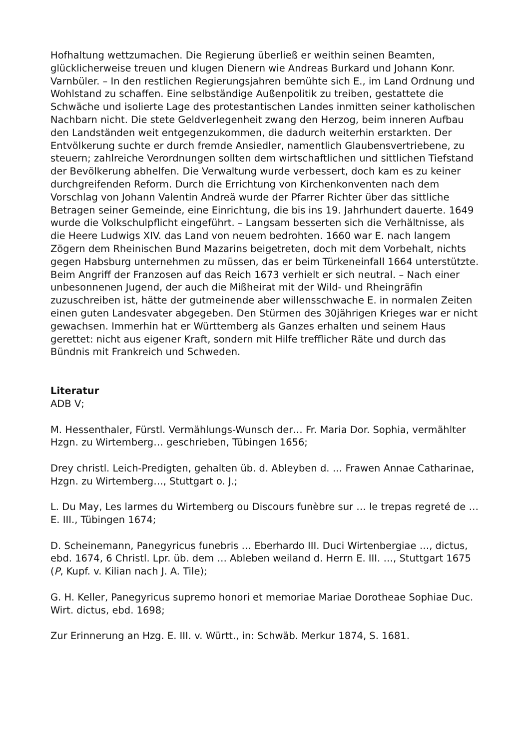Hofhaltung wettzumachen. Die Regierung überließ er weithin seinen Beamten, glücklicherweise treuen und klugen Dienern wie Andreas Burkard und Johann Konr. Varnbüler. – In den restlichen Regierungsjahren bemühte sich E., im Land Ordnung und Wohlstand zu schaffen. Eine selbständige Außenpolitik zu treiben, gestattete die Schwäche und isolierte Lage des protestantischen Landes inmitten seiner katholischen Nachbarn nicht. Die stete Geldverlegenheit zwang den Herzog, beim inneren Aufbau den Landständen weit entgegenzukommen, die dadurch weiterhin erstarkten. Der Entvölkerung suchte er durch fremde Ansiedler, namentlich Glaubensvertriebene, zu steuern; zahlreiche Verordnungen sollten dem wirtschaftlichen und sittlichen Tiefstand der Bevölkerung abhelfen. Die Verwaltung wurde verbessert, doch kam es zu keiner durchgreifenden Reform. Durch die Errichtung von Kirchenkonventen nach dem Vorschlag von Johann Valentin Andreä wurde der Pfarrer Richter über das sittliche Betragen seiner Gemeinde, eine Einrichtung, die bis ins 19. Jahrhundert dauerte. 1649 wurde die Volkschulpflicht eingeführt. – Langsam besserten sich die Verhältnisse, als die Heere Ludwigs XIV. das Land von neuem bedrohten. 1660 war E. nach langem Zögern dem Rheinischen Bund Mazarins beigetreten, doch mit dem Vorbehalt, nichts gegen Habsburg unternehmen zu müssen, das er beim Türkeneinfall 1664 unterstützte. Beim Angriff der Franzosen auf das Reich 1673 verhielt er sich neutral. – Nach einer unbesonnenen Jugend, der auch die Mißheirat mit der Wild- und Rheingräfin zuzuschreiben ist, hätte der gutmeinende aber willensschwache E. in normalen Zeiten einen guten Landesvater abgegeben. Den Stürmen des 30jährigen Krieges war er nicht gewachsen. Immerhin hat er Württemberg als Ganzes erhalten und seinem Haus gerettet: nicht aus eigener Kraft, sondern mit Hilfe trefflicher Räte und durch das Bündnis mit Frankreich und Schweden.
Literatur
ADB V;
M. Hessenthaler, Fürstl. Vermählungs-Wunsch der… Fr. Maria Dor. Sophia, vermählter Hzgn. zu Wirtemberg… geschrieben, Tübingen 1656;
Drey christl. Leich-Predigten, gehalten üb. d. Ableyben d. … Frawen Annae Catharinae, Hzgn. zu Wirtemberg…, Stuttgart o. J.;
L. Du May, Les larmes du Wirtemberg ou Discours funèbre sur … le trepas regreté de … E. III., Tübingen 1674;
D. Scheinemann, Panegyricus funebris … Eberhardo III. Duci Wirtenbergiae …, dictus, ebd. 1674, 6 Christl. Lpr. üb. dem … Ableben weiland d. Herrn E. III. …, Stuttgart 1675 (P, Kupf. v. Kilian nach J. A. Tile);
G. H. Keller, Panegyricus supremo honori et memoriae Mariae Dorotheae Sophiae Duc. Wirt. dictus, ebd. 1698;
Zur Erinnerung an Hzg. E. III. v. Württ., in: Schwäb. Merkur 1874, S. 1681.